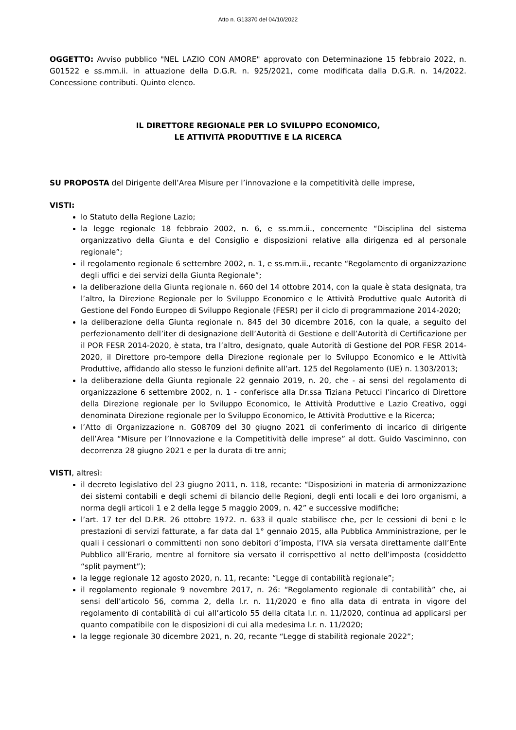Atto n. G13370 del 04/10/2022
OGGETTO: Avviso pubblico "NEL LAZIO CON AMORE" approvato con Determinazione 15 febbraio 2022, n. G01522 e ss.mm.ii. in attuazione della D.G.R. n. 925/2021, come modificata dalla D.G.R. n. 14/2022. Concessione contributi. Quinto elenco.
IL DIRETTORE REGIONALE PER LO SVILUPPO ECONOMICO,
LE ATTIVITÀ PRODUTTIVE E LA RICERCA
SU PROPOSTA del Dirigente dell’Area Misure per l’innovazione e la competitività delle imprese,
VISTI:
lo Statuto della Regione Lazio;
la legge regionale 18 febbraio 2002, n. 6, e ss.mm.ii., concernente “Disciplina del sistema organizzativo della Giunta e del Consiglio e disposizioni relative alla dirigenza ed al personale regionale”;
il regolamento regionale 6 settembre 2002, n. 1, e ss.mm.ii., recante “Regolamento di organizzazione degli uffici e dei servizi della Giunta Regionale”;
la deliberazione della Giunta regionale n. 660 del 14 ottobre 2014, con la quale è stata designata, tra l’altro, la Direzione Regionale per lo Sviluppo Economico e le Attività Produttive quale Autorità di Gestione del Fondo Europeo di Sviluppo Regionale (FESR) per il ciclo di programmazione 2014-2020;
la deliberazione della Giunta regionale n. 845 del 30 dicembre 2016, con la quale, a seguito del perfezionamento dell’iter di designazione dell’Autorità di Gestione e dell’Autorità di Certificazione per il POR FESR 2014-2020, è stata, tra l’altro, designato, quale Autorità di Gestione del POR FESR 2014-2020, il Direttore pro-tempore della Direzione regionale per lo Sviluppo Economico e le Attività Produttive, affidando allo stesso le funzioni definite all’art. 125 del Regolamento (UE) n. 1303/2013;
la deliberazione della Giunta regionale 22 gennaio 2019, n. 20, che - ai sensi del regolamento di organizzazione 6 settembre 2002, n. 1 - conferisce alla Dr.ssa Tiziana Petucci l’incarico di Direttore della Direzione regionale per lo Sviluppo Economico, le Attività Produttive e Lazio Creativo, oggi denominata Direzione regionale per lo Sviluppo Economico, le Attività Produttive e la Ricerca;
l’Atto di Organizzazione n. G08709 del 30 giugno 2021 di conferimento di incarico di dirigente dell’Area “Misure per l’Innovazione e la Competitività delle imprese” al dott. Guido Vasciminno, con decorrenza 28 giugno 2021 e per la durata di tre anni;
VISTI, altresì:
il decreto legislativo del 23 giugno 2011, n. 118, recante: “Disposizioni in materia di armonizzazione dei sistemi contabili e degli schemi di bilancio delle Regioni, degli enti locali e dei loro organismi, a norma degli articoli 1 e 2 della legge 5 maggio 2009, n. 42” e successive modifiche;
l’art. 17 ter del D.P.R. 26 ottobre 1972. n. 633 il quale stabilisce che, per le cessioni di beni e le prestazioni di servizi fatturate, a far data dal 1° gennaio 2015, alla Pubblica Amministrazione, per le quali i cessionari o committenti non sono debitori d’imposta, l’IVA sia versata direttamente dall’Ente Pubblico all’Erario, mentre al fornitore sia versato il corrispettivo al netto dell’imposta (cosiddetto “split payment”);
la legge regionale 12 agosto 2020, n. 11, recante: “Legge di contabilità regionale”;
il regolamento regionale 9 novembre 2017, n. 26: “Regolamento regionale di contabilità” che, ai sensi dell’articolo 56, comma 2, della l.r. n. 11/2020 e fino alla data di entrata in vigore del regolamento di contabilità di cui all’articolo 55 della citata l.r. n. 11/2020, continua ad applicarsi per quanto compatibile con le disposizioni di cui alla medesima l.r. n. 11/2020;
la legge regionale 30 dicembre 2021, n. 20, recante “Legge di stabilità regionale 2022”;